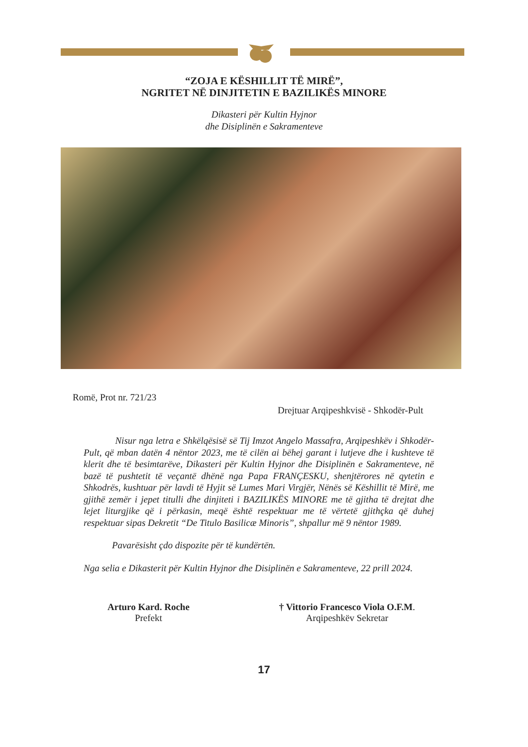“ZOJA E KËSHILLIT TË MIRË”,
NGRITET NË DINJITETIN E BAZILIKËS MINORE
Dikasteri për Kultin Hyjnor
dhe Disiplinën e Sakramenteve
Romë, Prot nr. 721/23
Drejtuar Arqipeshkvisë - Shkodër-Pult
Nisur nga letra e Shkëlqësisë së Tij Imzot Angelo Massafra, Arqipeshkëv i Shkodër-Pult, që mban datën 4 nëntor 2023, me të cilën ai bëhej garant i lutjeve dhe i kushteve të klerit dhe të besimtarëve, Dikasteri për Kultin Hyjnor dhe Disiplinën e Sakramenteve, në bazë të pushtetit të veçantë dhënë nga Papa FRANÇESKU, shenjtërores në qytetin e Shkodrës, kushtuar për lavdi të Hyjit së Lumes Mari Virgjër, Nënës së Këshillit të Mirë, me gjithë zemër i jepet titulli dhe dinjiteti i BAZILIKËS MINORE me të gjitha të drejtat dhe lejet liturgjike që i përkasin, meqë është respektuar me të vërtetë gjithçka që duhej respektuar sipas Dekretit “De Titulo Basilicæ Minoris”, shpallur më 9 nëntor 1989.
Pavarësisht çdo dispozite për të kundërtën.
Nga selia e Dikasterit për Kultin Hyjnor dhe Disiplinën e Sakramenteve, 22 prill 2024.
Arturo Kard. Roche
Prefekt
† Vittorio Francesco Viola O.F.M.
Arqipeshkëv Sekretar
17